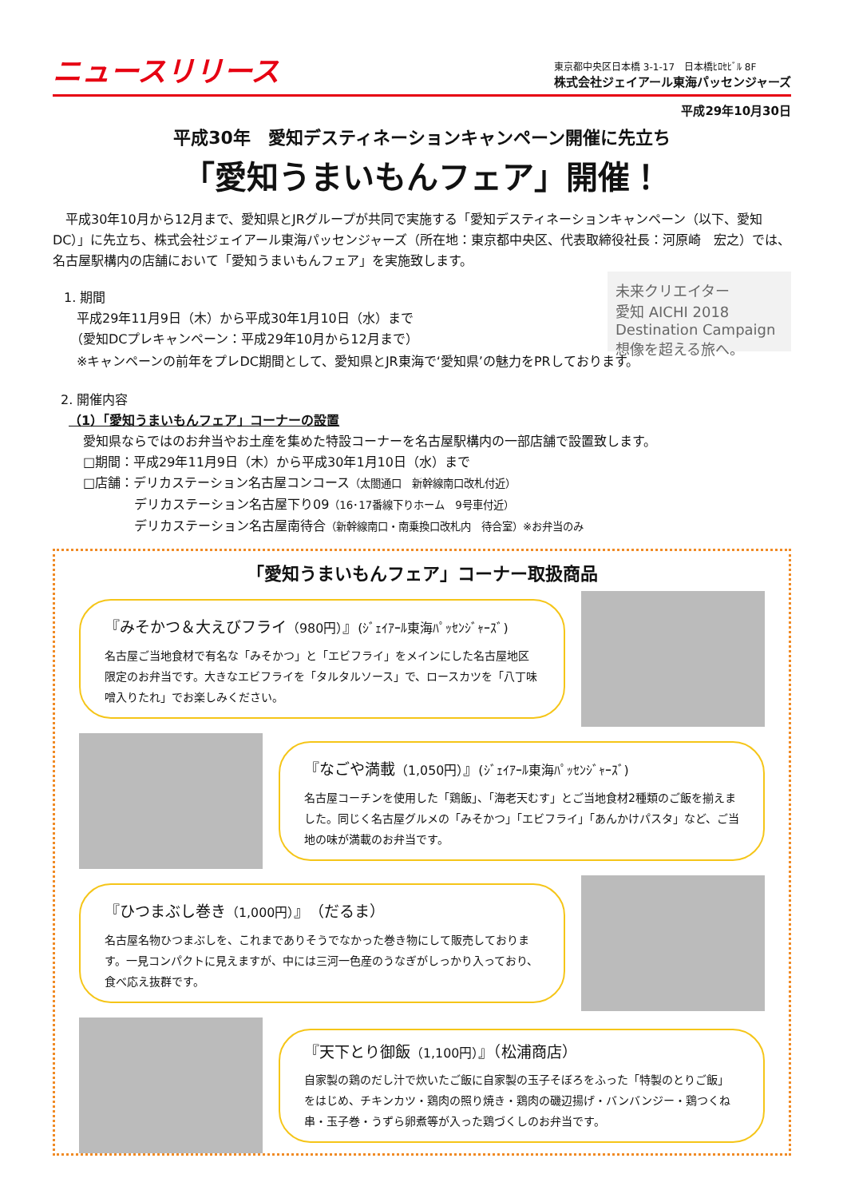ニュースリリース
東京都中央区日本橋 3-1-17　日本橋ﾋﾛｾﾋﾞﾙ 8F
株式会社ジェイアール東海パッセンジャーズ
平成29年10月30日
平成30年　愛知デスティネーションキャンペーン開催に先立ち
「愛知うまいもんフェア」開催！
　平成30年10月から12月まで、愛知県とJRグループが共同で実施する「愛知デスティネーションキャンペーン（以下、愛知DC）」に先立ち、株式会社ジェイアール東海パッセンジャーズ（所在地：東京都中央区、代表取締役社長：河原崎　宏之）では、名古屋駅構内の店舗において「愛知うまいもんフェア」を実施致します。
1. 期間
　平成29年11月9日（木）から平成30年1月10日（水）まで
　（愛知DCプレキャンペーン：平成29年10月から12月まで）
未来クリエイター
愛知 AICHI 2018 Destination Campaign
想像を超える旅へ。
　※キャンペーンの前年をプレDC期間として、愛知県とJR東海で‘愛知県’の魅力をPRしております。
2. 開催内容
（1）「愛知うまいもんフェア」コーナーの設置
愛知県ならではのお弁当やお土産を集めた特設コーナーを名古屋駅構内の一部店舗で設置致します。
□期間：平成29年11月9日（木）から平成30年1月10日（水）まで
□店舗：デリカステーション名古屋コンコース（太閤通口　新幹線南口改札付近）
　　　　デリカステーション名古屋下り09（16･17番線下りホーム　9号車付近）
　　　　デリカステーション名古屋南待合（新幹線南口・南乗換口改札内　待合室）※お弁当のみ
「愛知うまいもんフェア」コーナー取扱商品
『みそかつ＆大えびフライ（980円）』(ｼﾞｪｲｱｰﾙ東海ﾊﾟｯｾﾝｼﾞｬｰｽﾞ)
名古屋ご当地食材で有名な「みそかつ」と「エビフライ」をメインにした名古屋地区限定のお弁当です。大きなエビフライを「タルタルソース」で、ロースカツを「八丁味噌入りたれ」でお楽しみください。
『なごや満載（1,050円）』(ｼﾞｪｲｱｰﾙ東海ﾊﾟｯｾﾝｼﾞｬｰｽﾞ)
名古屋コーチンを使用した「鶏飯」、「海老天むす」とご当地食材2種類のご飯を揃えました。同じく名古屋グルメの「みそかつ」「エビフライ」「あんかけパスタ」など、ご当地の味が満載のお弁当です。
『ひつまぶし巻き（1,000円）』（だるま）
名古屋名物ひつまぶしを、これまでありそうでなかった巻き物にして販売しております。一見コンパクトに見えますが、中には三河一色産のうなぎがしっかり入っており、食べ応え抜群です。
『天下とり御飯（1,100円）』（松浦商店）
自家製の鶏のだし汁で炊いたご飯に自家製の玉子そぼろをふった「特製のとりご飯」をはじめ、チキンカツ・鶏肉の照り焼き・鶏肉の磯辺揚げ・バンバンジー・鶏つくね串・玉子巻・うずら卵煮等が入った鶏づくしのお弁当です。